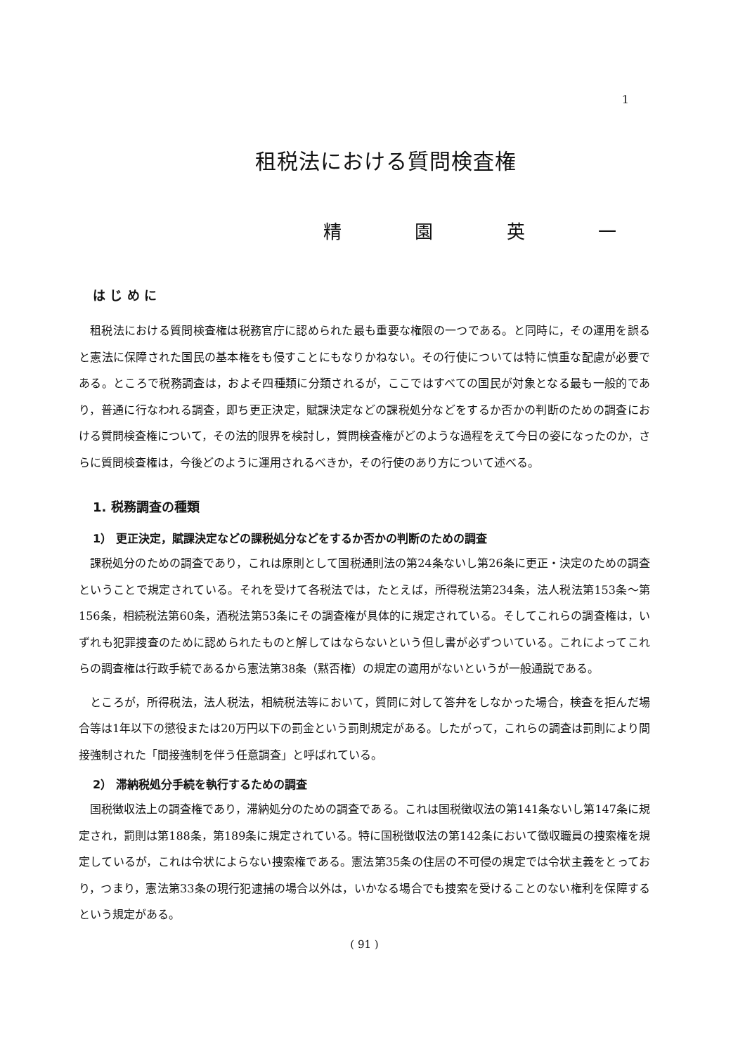1
租税法における質問検査権
精 園 英 一
は じ め に
租税法における質問検査権は税務官庁に認められた最も重要な権限の一つである。と同時に，その運用を誤ると憲法に保障された国民の基本権をも侵すことにもなりかねない。その行使については特に慎重な配慮が必要である。ところで税務調査は，およそ四種類に分類されるが，ここではすべての国民が対象となる最も一般的であり，普通に行なわれる調査，即ち更正決定，賦課決定などの課税処分などをするか否かの判断のための調査における質問検査権について，その法的限界を検討し，質問検査権がどのような過程をえて今日の姿になったのか，さらに質問検査権は，今後どのように運用されるべきか，その行使のあり方について述べる。
1. 税務調査の種類
1） 更正決定，賦課決定などの課税処分などをするか否かの判断のための調査
課税処分のための調査であり，これは原則として国税通則法の第24条ないし第26条に更正・決定のための調査ということで規定されている。それを受けて各税法では，たとえば，所得税法第234条，法人税法第153条～第156条，相続税法第60条，酒税法第53条にその調査権が具体的に規定されている。そしてこれらの調査権は，いずれも犯罪捜査のために認められたものと解してはならないという但し書が必ずついている。これによってこれらの調査権は行政手続であるから憲法第38条（黙否権）の規定の適用がないというが一般通説である。
ところが，所得税法，法人税法，相続税法等において，質問に対して答弁をしなかった場合，検査を拒んだ場合等は1年以下の懲役または20万円以下の罰金という罰則規定がある。したがって，これらの調査は罰則により間接強制された「間接強制を伴う任意調査」と呼ばれている。
2） 滞納税処分手続を執行するための調査
国税徴収法上の調査権であり，滞納処分のための調査である。これは国税徴収法の第141条ないし第147条に規定され，罰則は第188条，第189条に規定されている。特に国税徴収法の第142条において徴収職員の捜索権を規定しているが，これは令状によらない捜索権である。憲法第35条の住居の不可侵の規定では令状主義をとっており，つまり，憲法第33条の現行犯逮捕の場合以外は，いかなる場合でも捜索を受けることのない権利を保障するという規定がある。
( 91 )